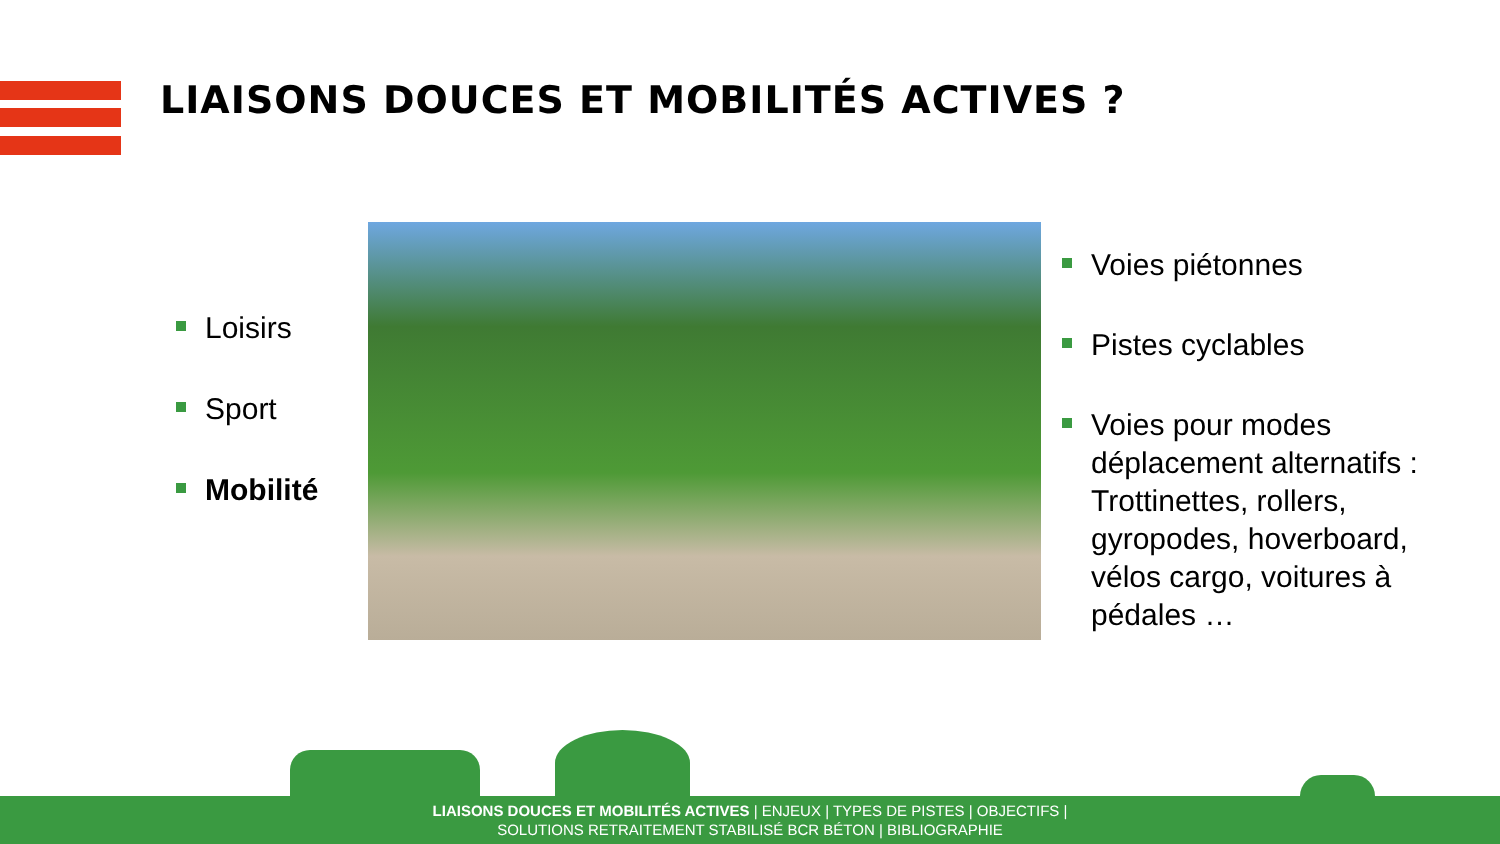LIAISONS DOUCES ET MOBILITÉS ACTIVES ?
Loisirs
Sport
Mobilité
Voies piétonnes
Pistes cyclables
Voies pour modes déplacement alternatifs : Trottinettes, rollers, gyropodes, hoverboard, vélos cargo, voitures à pédales …
LIAISONS DOUCES ET MOBILITÉS ACTIVES | ENJEUX | TYPES DE PISTES | OBJECTIFS |
SOLUTIONS RETRAITEMENT STABILISÉ BCR BÉTON | BIBLIOGRAPHIE